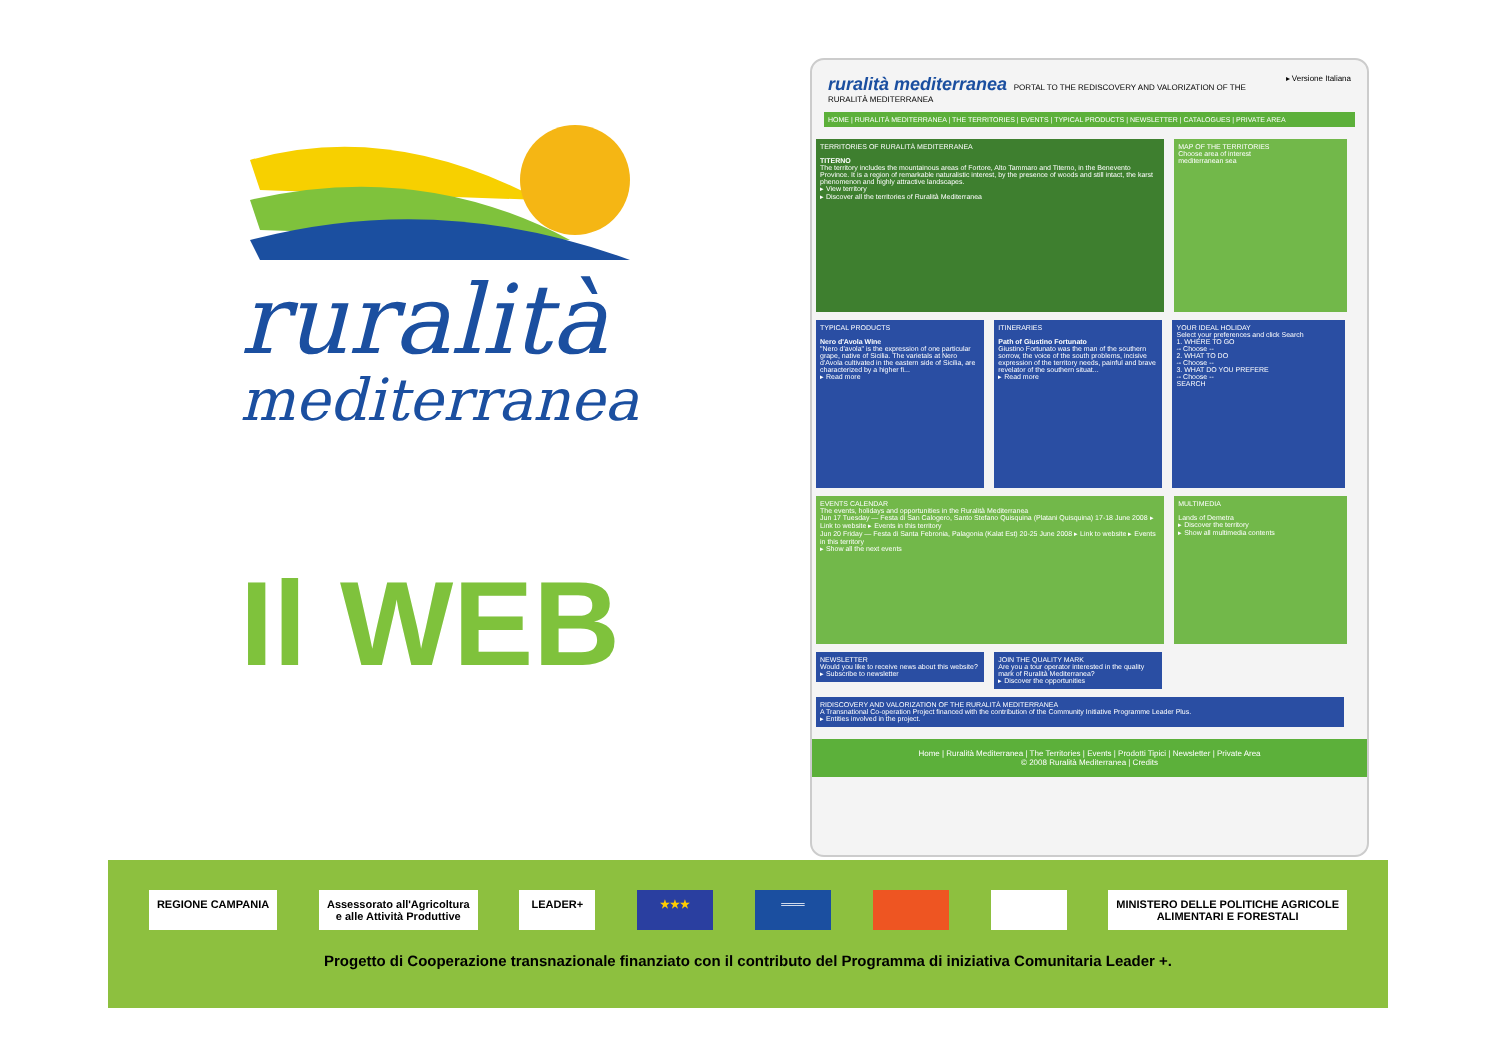ruralità
mediterranea
Il WEB
▸ Versione Italiana ruralità mediterranea PORTAL TO THE REDISCOVERY AND VALORIZATION OF THE RURALITÀ MEDITERRANEA
HOME | RURALITÀ MEDITERRANEA | THE TERRITORIES | EVENTS | TYPICAL PRODUCTS | NEWSLETTER | CATALOGUES | PRIVATE AREA
TERRITORIES OF RURALITÀ MEDITERRANEA
TITERNO
The territory includes the mountainous areas of Fortore, Alto Tammaro and Titerno, in the Benevento Province. It is a region of remarkable naturalistic interest, by the presence of woods and still intact, the karst phenomenon and highly attractive landscapes.
▸ View territory
▸ Discover all the territories of Ruralità Mediterranea
MAP OF THE TERRITORIES
Choose area of interest
mediterranean sea
TYPICAL PRODUCTS
Nero d'Avola Wine
"Nero d'avola" is the expression of one particular grape, native of Sicilia. The varietals at Nero d'Avola cultivated in the eastern side of Sicilia, are characterized by a higher fi...
▸ Read more
ITINERARIES
Path of Giustino Fortunato
Giustino Fortunato was the man of the southern sorrow, the voice of the south problems, incisive expression of the territory needs, painful and brave revelator of the southern situat...
▸ Read more
YOUR IDEAL HOLIDAY
Select your preferences and click Search
1. WHERE TO GO
-- Choose --
2. WHAT TO DO
-- Choose --
3. WHAT DO YOU PREFERE
-- Choose --
SEARCH
EVENTS CALENDAR
The events, holidays and opportunities in the Ruralità Mediterranea
Jun 17 Tuesday — Festa di San Calogero, Santo Stefano Quisquina (Platani Quisquina) 17-18 June 2008 ▸ Link to website ▸ Events in this territory
Jun 20 Friday — Festa di Santa Febronia, Palagonia (Kalat Est) 20-25 June 2008 ▸ Link to website ▸ Events in this territory
▸ Show all the next events
MULTIMEDIA
Lands of Demetra
▸ Discover the territory
▸ Show all multimedia contents
NEWSLETTER
Would you like to receive news about this website?
▸ Subscribe to newsletter
JOIN THE QUALITY MARK
Are you a tour operator interested in the quality mark of Ruralità Mediterranea?
▸ Discover the opportunities
RIDISCOVERY AND VALORIZATION OF THE RURALITÀ MEDITERRANEA
A Transnational Co-operation Project financed with the contribution of the Community Initiative Programme Leader Plus.
▸ Entities involved in the project.
Home | Ruralità Mediterranea | The Territories | Events | Prodotti Tipici | Newsletter | Private Area
© 2008 Ruralità Mediterranea | Credits
REGIONE CAMPANIA Assessorato all'Agricoltura
e alle Attività Produttive
LEADER+ ★★★ ═══ MINISTERO DELLE POLITICHE AGRICOLE
ALIMENTARI E FORESTALI
Progetto di Cooperazione transnazionale finanziato con il contributo del Programma di iniziativa Comunitaria Leader +.